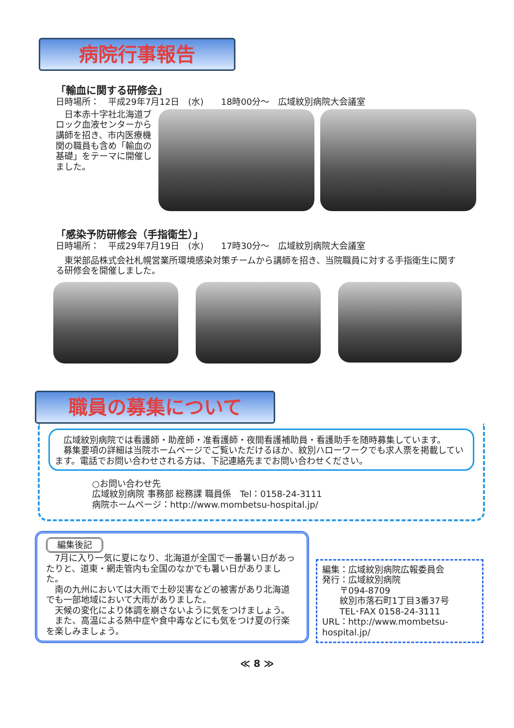病院行事報告
「輸血に関する研修会」
日時場所：　平成29年7月12日　(水)　　18時00分～　広域紋別病院大会議室
　日本赤十字社北海道ブロック血液センターから講師を招き、市内医療機関の職員も含め「輸血の基礎」をテーマに開催しました。
「感染予防研修会（手指衛生）」
日時場所：　平成29年7月19日　(水)　　17時30分～　広域紋別病院大会議室
　東栄部品株式会社札幌営業所環境感染対策チームから講師を招き、当院職員に対する手指衛生に関する研修会を開催しました。
職員の募集について
　広域紋別病院では看護師・助産師・准看護師・夜間看護補助員・看護助手を随時募集しています。
　募集要項の詳細は当院ホームページでご覧いただけるほか、紋別ハローワークでも求人票を掲載しています。電話でお問い合わせされる方は、下記連絡先までお問い合わせください。
○お問い合わせ先
広域紋別病院 事務部 総務課 職員係　Tel：0158-24-3111
病院ホームページ：http://www.mombetsu-hospital.jp/
編集後記
　7月に入り一気に夏になり、北海道が全国で一番暑い日があったりと、道東・網走管内も全国のなかでも暑い日がありました。
　南の九州においては大雨で土砂災害などの被害があり北海道でも一部地域において大雨がありました。
　天候の変化により体調を崩さないように気をつけましょう。
　また、高温による熱中症や食中毒などにも気をつけ夏の行楽を楽しみましょう。
編集：広域紋別病院広報委員会
発行：広域紋別病院
　　〒094-8709
　　紋別市落石町1丁目3番37号
　　TEL･FAX 0158-24-3111
URL：http://www.mombetsu-hospital.jp/
≪ 8 ≫